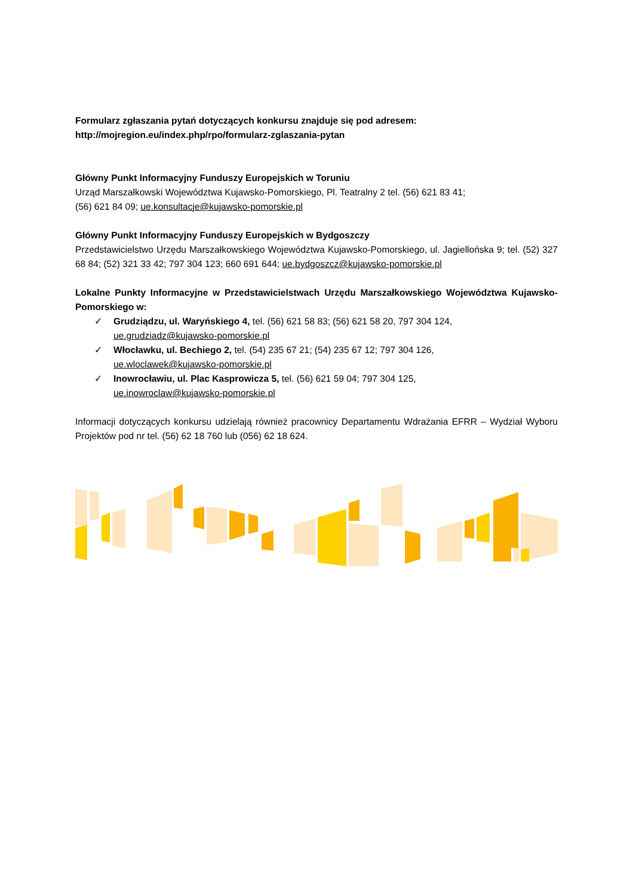Formularz zgłaszania pytań dotyczących konkursu znajduje się pod adresem:
http://mojregion.eu/index.php/rpo/formularz-zglaszania-pytan
Główny Punkt Informacyjny Funduszy Europejskich w Toruniu
Urząd Marszałkowski Województwa Kujawsko-Pomorskiego, Pl. Teatralny 2 tel. (56) 621 83 41;
(56) 621 84 09; ue.konsultacje@kujawsko-pomorskie.pl
Główny Punkt Informacyjny Funduszy Europejskich w Bydgoszczy
Przedstawicielstwo Urzędu Marszałkowskiego Województwa Kujawsko-Pomorskiego, ul. Jagiellońska 9; tel. (52) 327 68 84; (52) 321 33 42; 797 304 123; 660 691 644; ue.bydgoszcz@kujawsko-pomorskie.pl
Lokalne Punkty Informacyjne w Przedstawicielstwach Urzędu Marszałkowskiego Województwa Kujawsko-Pomorskiego w:
✓ Grudziądzu, ul. Waryńskiego 4, tel. (56) 621 58 83; (56) 621 58 20, 797 304 124,
ue.grudziadz@kujawsko-pomorskie.pl
✓ Włocławku, ul. Bechiego 2, tel. (54) 235 67 21; (54) 235 67 12; 797 304 126,
ue.wloclawek@kujawsko-pomorskie.pl
✓ Inowrocławiu, ul. Plac Kasprowicza 5, tel. (56) 621 59 04; 797 304 125,
ue.inowroclaw@kujawsko-pomorskie.pl
Informacji dotyczących konkursu udzielają również pracownicy Departamentu Wdrażania EFRR – Wydział Wyboru Projektów pod nr tel. (56) 62 18 760 lub (056) 62 18 624.